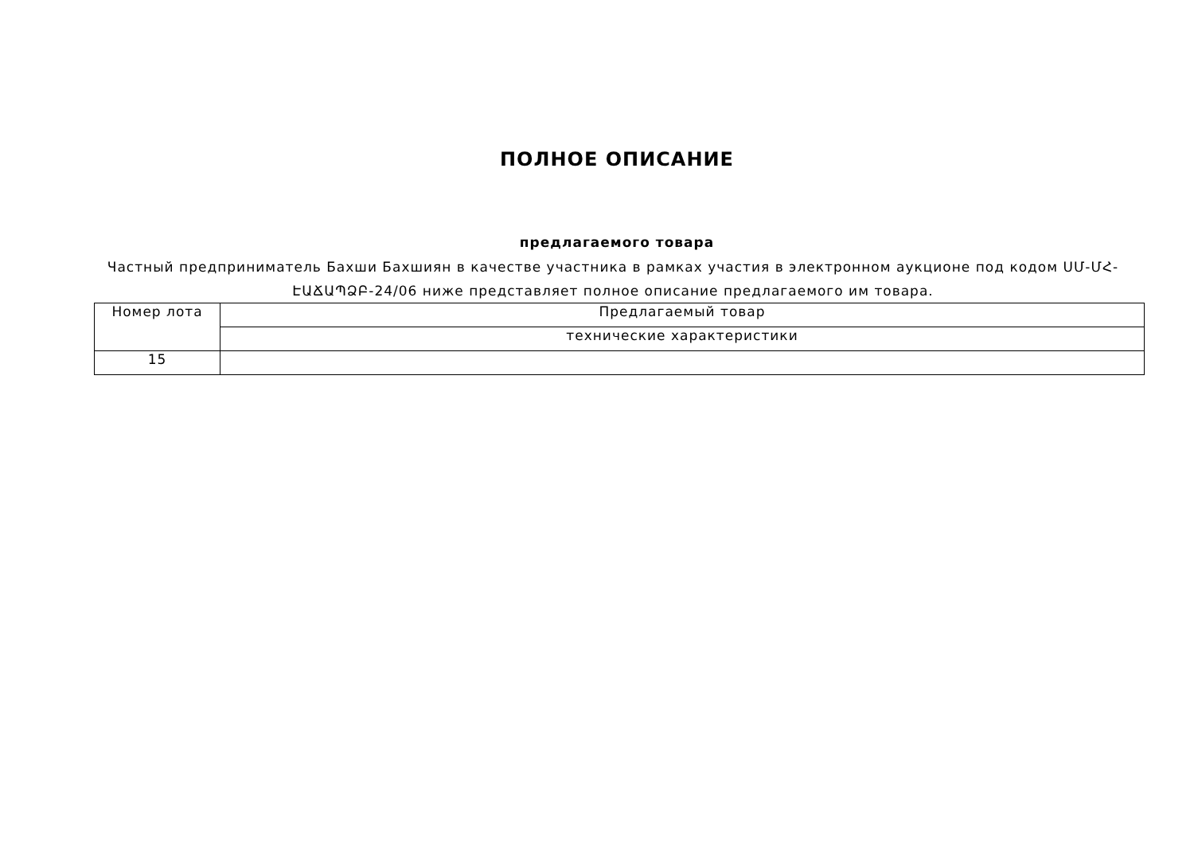ПОЛНОЕ ОПИСАНИЕ
предлагаемого товара
Частный предприниматель Бахши Бахшиян в качестве участника в рамках участия в электронном аукционе под кодом ՍՄ-ՄՀ-ԷԱՃԱՊՁԲ-24/06 ниже представляет полное описание предлагаемого им товара.
| Номер лота | Предлагаемый товар |
| | технические характеристики |
| 15 | |